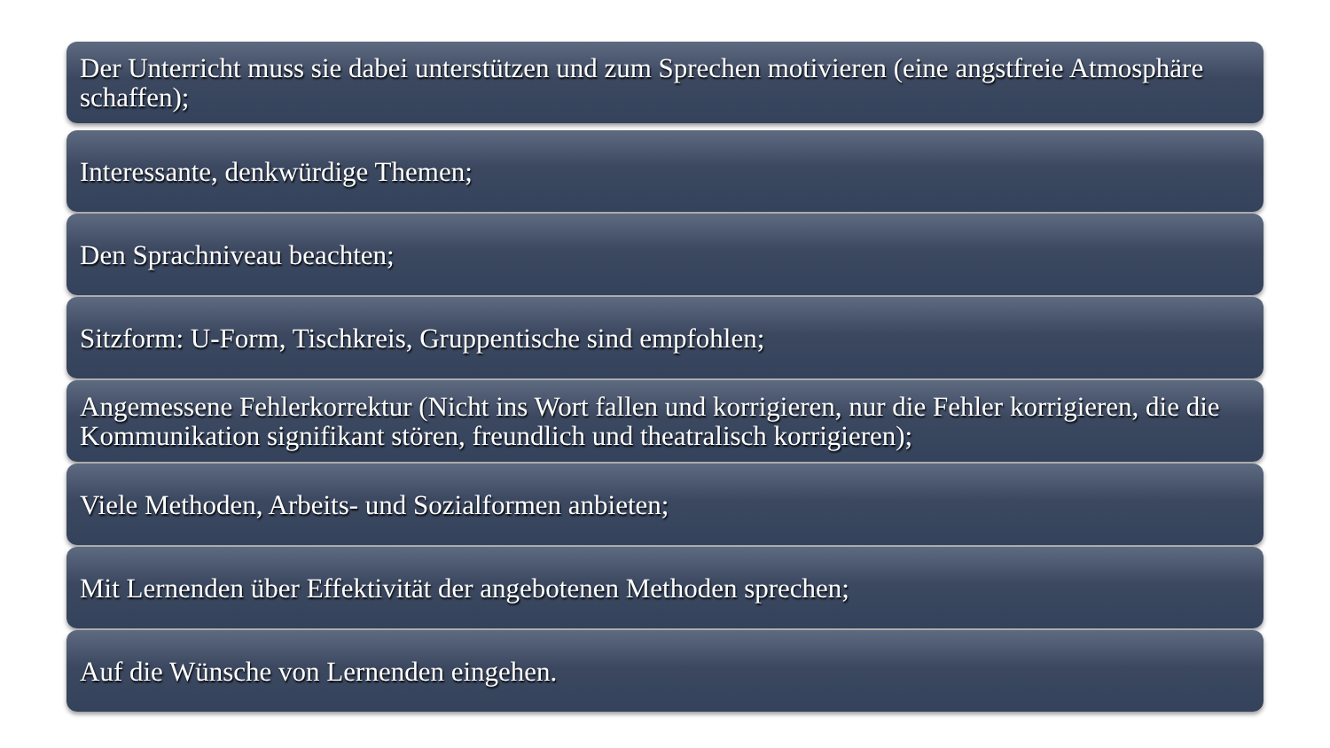Der Unterricht muss sie dabei unterstützen und zum Sprechen motivieren (eine angstfreie Atmosphäre schaffen);
Interessante, denkwürdige Themen;
Den Sprachniveau beachten;
Sitzform: U-Form, Tischkreis, Gruppentische sind empfohlen;
Angemessene Fehlerkorrektur (Nicht ins Wort fallen und korrigieren, nur die Fehler korrigieren, die die Kommunikation signifikant stören, freundlich und theatralisch korrigieren);
Viele Methoden, Arbeits- und Sozialformen anbieten;
Mit Lernenden über Effektivität der angebotenen Methoden sprechen;
Auf die Wünsche von Lernenden eingehen.